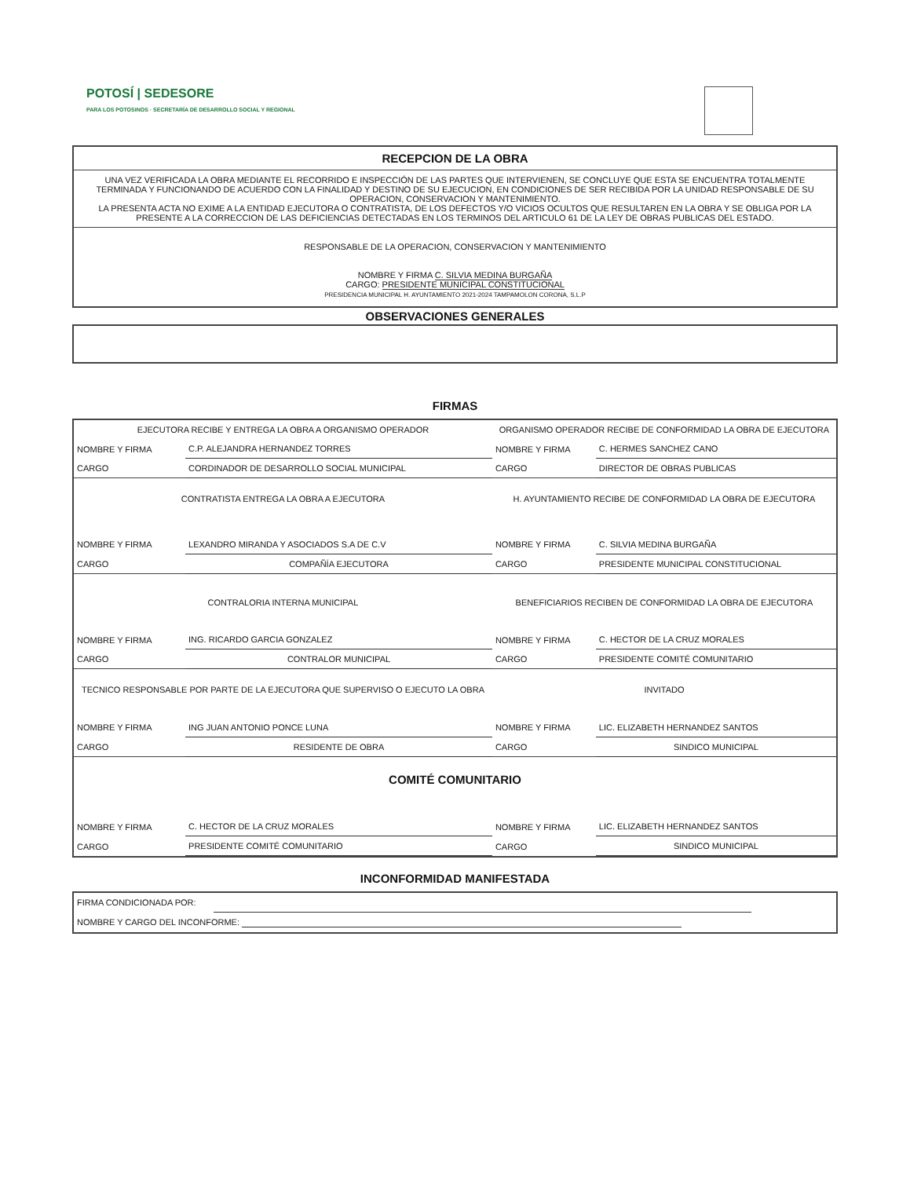POTOSÍ | SEDESORE
PARA LOS POTOSINOS · SECRETARÍA DE DESARROLLO SOCIAL Y REGIONAL
RECEPCION DE LA OBRA
UNA VEZ VERIFICADA LA OBRA MEDIANTE EL RECORRIDO E INSPECCIÓN DE LAS PARTES QUE INTERVIENEN, SE CONCLUYE QUE ESTA SE ENCUENTRA TOTALMENTE TERMINADA Y FUNCIONANDO DE ACUERDO CON LA FINALIDAD Y DESTINO DE SU EJECUCION, EN CONDICIONES DE SER RECIBIDA POR LA UNIDAD RESPONSABLE DE SU OPERACION, CONSERVACION Y MANTENIMIENTO.
LA PRESENTA ACTA NO EXIME A LA ENTIDAD EJECUTORA O CONTRATISTA, DE LOS DEFECTOS Y/O VICIOS OCULTOS QUE RESULTAREN EN LA OBRA Y SE OBLIGA POR LA PRESENTE A LA CORRECCION DE LAS DEFICIENCIAS DETECTADAS EN LOS TERMINOS DEL ARTICULO 61 DE LA LEY DE OBRAS PUBLICAS DEL ESTADO.
RESPONSABLE DE LA OPERACION, CONSERVACION Y MANTENIMIENTO
NOMBRE Y FIRMA C. SILVIA MEDINA BURGAÑA
CARGO: PRESIDENTE MUNICIPAL CONSTITUCIONAL
PRESIDENCIA MUNICIPAL H. AYUNTAMIENTO 2021-2024 TAMPAMOLON CORONA, S.L.P
OBSERVACIONES GENERALES
FIRMAS
| EJECUTORA RECIBE Y ENTREGA LA OBRA A ORGANISMO OPERADOR | | ORGANISMO OPERADOR RECIBE DE CONFORMIDAD LA OBRA DE EJECUTORA | |
| NOMBRE Y FIRMA | C.P. ALEJANDRA HERNANDEZ TORRES | NOMBRE Y FIRMA | C. HERMES SANCHEZ CANO |
| CARGO | CORDINADOR DE DESARROLLO SOCIAL MUNICIPAL | CARGO | DIRECTOR DE OBRAS PUBLICAS |
| CONTRATISTA ENTREGA LA OBRA A EJECUTORA | | H. AYUNTAMIENTO RECIBE DE CONFORMIDAD LA OBRA DE EJECUTORA | |
| NOMBRE Y FIRMA | LEXANDRO MIRANDA Y ASOCIADOS S.A DE C.V | NOMBRE Y FIRMA | C. SILVIA MEDINA BURGAÑA |
| CARGO | COMPAÑÍA EJECUTORA | CARGO | PRESIDENTE MUNICIPAL CONSTITUCIONAL |
| CONTRALORIA INTERNA MUNICIPAL | | BENEFICIARIOS RECIBEN DE CONFORMIDAD LA OBRA DE EJECUTORA | |
| NOMBRE Y FIRMA | ING. RICARDO GARCIA GONZALEZ | NOMBRE Y FIRMA | C. HECTOR DE LA CRUZ MORALES |
| CARGO | CONTRALOR MUNICIPAL | CARGO | PRESIDENTE COMITÉ COMUNITARIO |
| TECNICO RESPONSABLE POR PARTE DE LA EJECUTORA QUE SUPERVISO O EJECUTO LA OBRA | | INVITADO | |
| NOMBRE Y FIRMA | ING JUAN ANTONIO PONCE LUNA | NOMBRE Y FIRMA | LIC. ELIZABETH HERNANDEZ SANTOS |
| CARGO | RESIDENTE DE OBRA | CARGO | SINDICO MUNICIPAL |
| COMITÉ COMUNITARIO | | | |
| NOMBRE Y FIRMA | C. HECTOR DE LA CRUZ MORALES | NOMBRE Y FIRMA | LIC. ELIZABETH HERNANDEZ SANTOS |
| CARGO | PRESIDENTE COMITÉ COMUNITARIO | CARGO | SINDICO MUNICIPAL |
INCONFORMIDAD MANIFESTADA
| FIRMA CONDICIONADA POR: | | |
| NOMBRE Y CARGO DEL INCONFORME: | | |